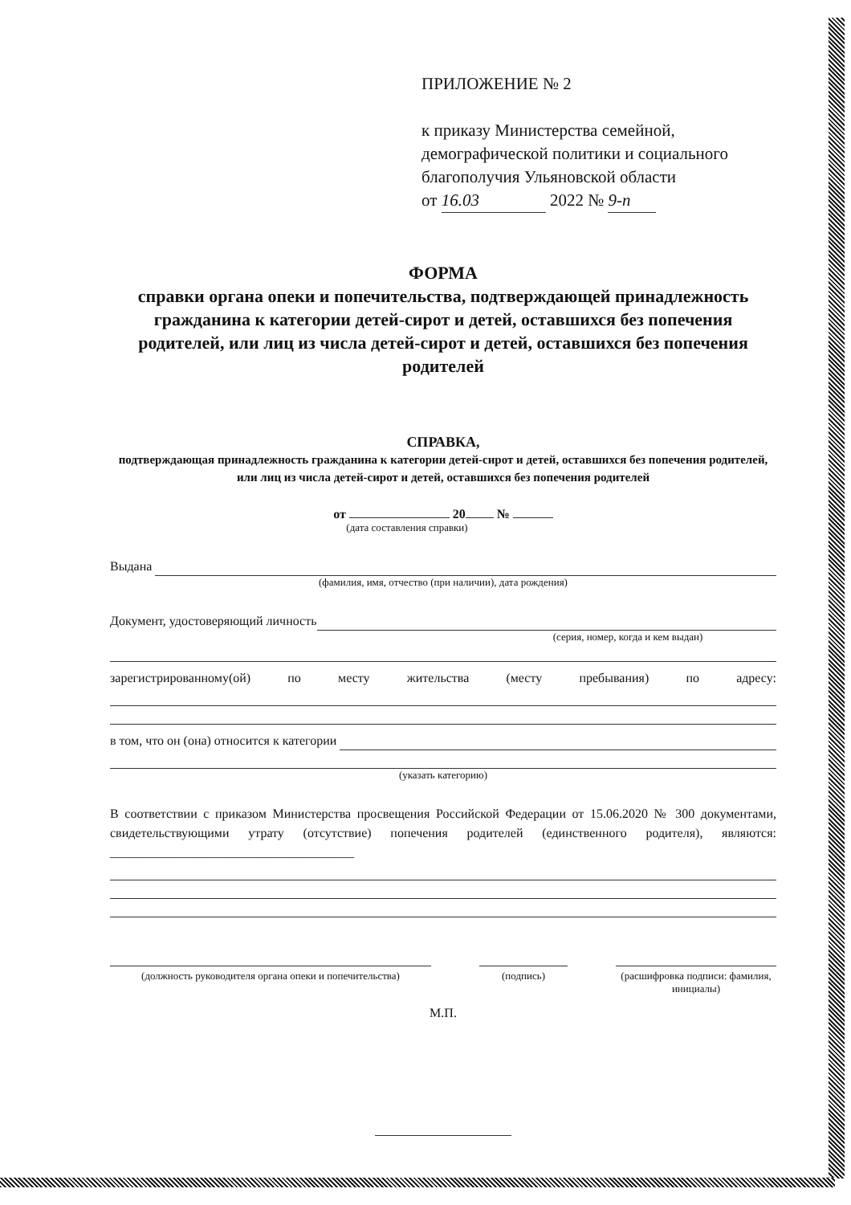ПРИЛОЖЕНИЕ № 2
к приказу Министерства семейной,
демографической политики и социального
благополучия Ульяновской области
от 16.03 2022 № 9-п
ФОРМА
справки органа опеки и попечительства, подтверждающей принадлежность гражданина к категории детей-сирот и детей, оставшихся без попечения родителей, или лиц из числа детей-сирот и детей, оставшихся без попечения родителей
СПРАВКА,
подтверждающая принадлежность гражданина к категории детей-сирот и детей, оставшихся без попечения родителей, или лиц из числа детей-сирот и детей, оставшихся без попечения родителей
от 20 №
(дата составления справки)
Выдана
(фамилия, имя, отчество (при наличии), дата рождения)
Документ, удостоверяющий личность
(серия, номер, когда и кем выдан)
зарегистрированному(ой) по месту жительства (месту пребывания) по адресу:
в том, что он (она) относится к категории
(указать категорию)
В соответствии с приказом Министерства просвещения Российской Федерации от 15.06.2020 № 300 документами, свидетельствующими утрату (отсутствие) попечения родителей (единственного родителя), являются: ______________________________________
(должность руководителя органа опеки и попечительства)
(подпись) (расшифровка подписи: фамилия, инициалы)
М.П.